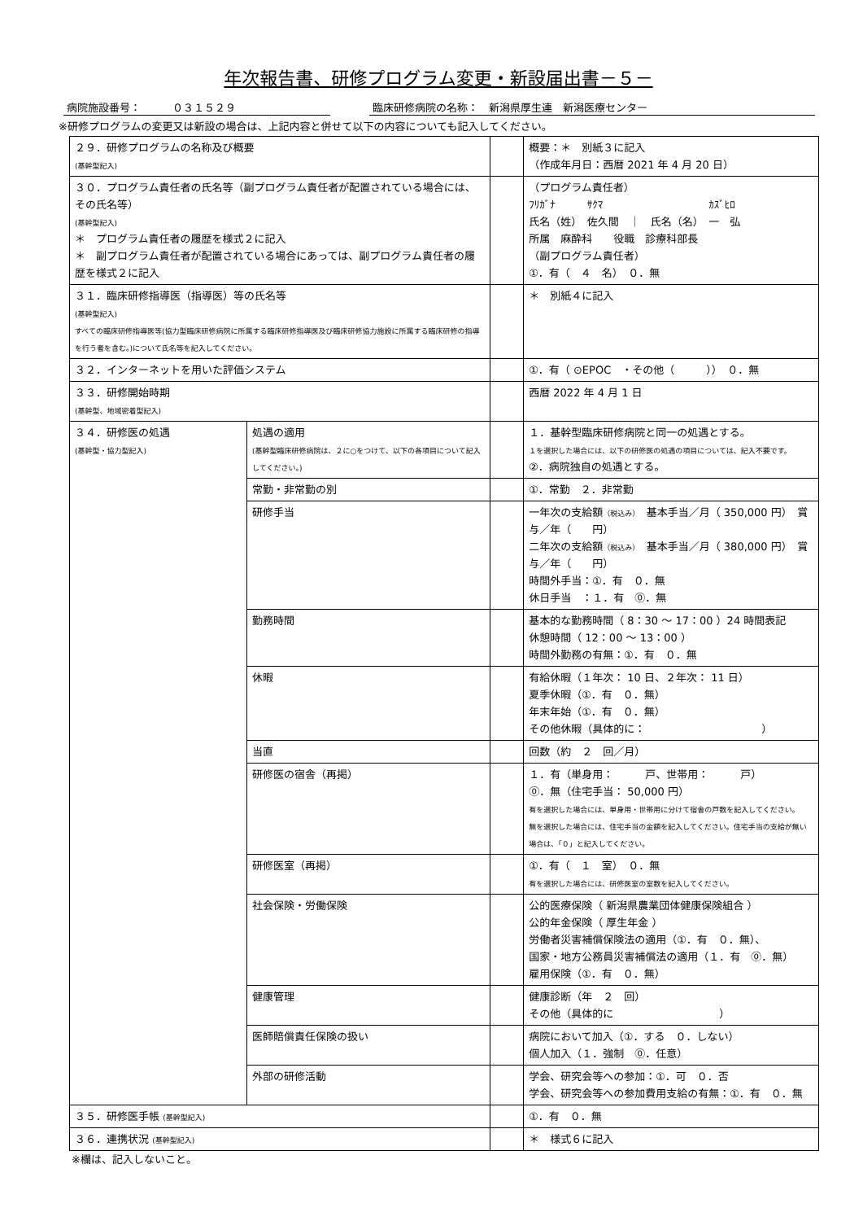年次報告書、研修プログラム変更・新設届出書－５－
病院施設番号：　　　０３１５２９ 臨床研修病院の名称：　新潟県厚生連　新潟医療センター
※研修プログラムの変更又は新設の場合は、上記内容と併せて以下の内容についても記入してください。
| ２９．研修プログラムの名称及び概要 (基幹型記入) | | | 概要：＊ 別紙３に記入 （作成年月日：西暦 2021 年 4 月 20 日） |
| ３０．プログラム責任者の氏名等（副プログラム責任者が配置されている場合には、その氏名等） (基幹型記入) ＊ プログラム責任者の履歴を様式２に記入 ＊ 副プログラム責任者が配置されている場合にあっては、副プログラム責任者の履歴を様式２に記入 | | | （プログラム責任者） ﾌﾘｶﾞﾅ ｻｸﾏ ｶｽﾞﾋﾛ 氏名（姓） 佐久間 ｜ 氏名（名） 一 弘 所属 麻酔科 役職 診療科部長 （副プログラム責任者） ①．有（ ４ 名） ０．無 |
| ３１．臨床研修指導医（指導医）等の氏名等 (基幹型記入) すべての臨床研修指導医等(協力型臨床研修病院に所属する臨床研修指導医及び臨床研修協力施設に所属する臨床研修の指導を行う者を含む。)について氏名等を記入してください。 | | | ＊ 別紙４に記入 |
| ３２．インターネットを用いた評価システム | | | ①．有（ ⊙EPOC ・その他（ ）） ０．無 |
| ３３．研修開始時期 (基幹型、地域密着型記入) | | | 西暦 2022 年 4 月 1 日 |
| ３４．研修医の処遇 (基幹型・協力型記入) | 処遇の適用 (基幹型臨床研修病院は、２に○をつけて、以下の各項目について記入してください。) | | １．基幹型臨床研修病院と同一の処遇とする。 １を選択した場合には、以下の研修医の処遇の項目については、記入不要です。 ②．病院独自の処遇とする。 |
| | 常勤・非常勤の別 | | ①．常勤 ２．非常勤 |
| | 研修手当 | | 一年次の支給額 （税込み） 基本手当／月（ 350,000 円） 賞与／年（ 円） 二年次の支給額 （税込み） 基本手当／月（ 380,000 円） 賞与／年（ 円） 時間外手当：①．有 ０．無 休日手当 ：１．有 ⓪．無 |
| | 勤務時間 | | 基本的な勤務時間（ 8：30 ～ 17：00 ）24 時間表記 休憩時間（ 12：00 ～ 13：00 ） 時間外勤務の有無：①．有 ０．無 |
| | 休暇 | | 有給休暇（１年次： 10 日、２年次： 11 日） 夏季休暇（①．有 ０．無） 年末年始（①．有 ０．無） その他休暇（具体的に： ） |
| | 当直 | | 回数（約 ２ 回／月） |
| | 研修医の宿舎（再掲） | | １．有（単身用： 戸、世帯用： 戸） ⓪．無（住宅手当： 50,000 円） 有を選択した場合には、単身用・世帯用に分けて宿舎の戸数を記入してください。 無を選択した場合には、住宅手当の金額を記入してください。住宅手当の支給が無い場合は、「０」と記入してください。 |
| | 研修医室（再掲） | | ①．有（ １ 室） ０．無 有を選択した場合には、研修医室の室数を記入してください。 |
| | 社会保険・労働保険 | | 公的医療保険（ 新潟県農業団体健康保険組合 ） 公的年金保険（ 厚生年金 ） 労働者災害補償保険法の適用（①．有 ０．無）、 国家・地方公務員災害補償法の適用（１．有 ⓪．無） 雇用保険（①．有 ０．無） |
| | 健康管理 | | 健康診断（年 ２ 回） その他（具体的に ） |
| | 医師賠償責任保険の扱い | | 病院において加入（①．する ０．しない） 個人加入（１．強制 ⓪．任意） |
| | 外部の研修活動 | | 学会、研究会等への参加：①．可 ０．否 学会、研究会等への参加費用支給の有無：①．有 ０．無 |
| ３５．研修医手帳 (基幹型記入) | | | ①．有 ０．無 |
| ３６．連携状況 (基幹型記入) | | | ＊ 様式６に記入 |
※欄は、記入しないこと。